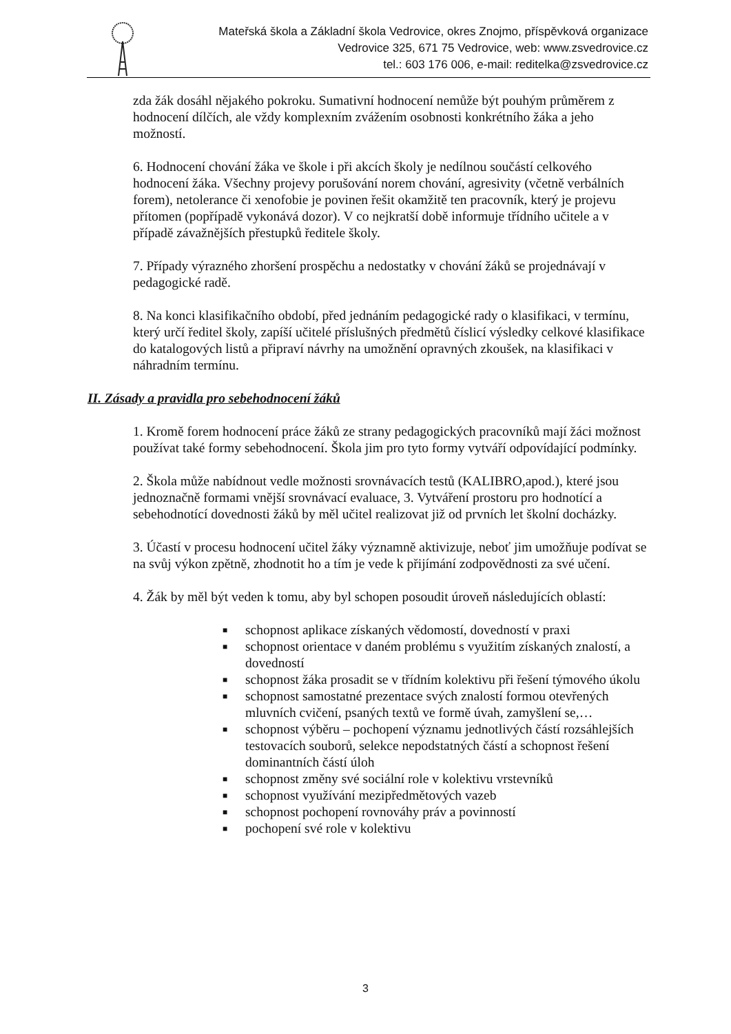Mateřská škola a Základní škola Vedrovice, okres Znojmo, příspěvková organizace
Vedrovice 325, 671 75 Vedrovice, web: www.zsvedrovice.cz
tel.: 603 176 006, e-mail: reditelka@zsvedrovice.cz
zda žák dosáhl nějakého pokroku. Sumativní hodnocení nemůže být pouhým průměrem z hodnocení dílčích, ale vždy komplexním zvážením osobnosti konkrétního žáka a jeho možností.
6. Hodnocení chování žáka ve škole i při akcích školy je nedílnou součástí celkového hodnocení žáka. Všechny projevy porušování norem chování, agresivity (včetně verbálních forem), netolerance či xenofobie je povinen řešit okamžitě ten pracovník, který je projevu přítomen (popřípadě vykonává dozor). V co nejkratší době informuje třídního učitele a v případě závažnějších přestupků ředitele školy.
7. Případy výrazného zhoršení prospěchu a nedostatky v chování žáků se projednávají v pedagogické radě.
8. Na konci klasifikačního období, před jednáním pedagogické rady o klasifikaci, v termínu, který určí ředitel školy, zapíší učitelé příslušných předmětů číslicí výsledky celkové klasifikace do katalogových listů a připraví návrhy na umožnění opravných zkoušek, na klasifikaci v náhradním termínu.
II. Zásady a pravidla pro sebehodnocení žáků
1. Kromě forem hodnocení práce žáků ze strany pedagogických pracovníků mají žáci možnost používat také formy sebehodnocení. Škola jim pro tyto formy vytváří odpovídající podmínky.
2. Škola může nabídnout vedle možnosti srovnávacích testů (KALIBRO,apod.), které jsou jednoznačně formami vnější srovnávací evaluace, 3. Vytváření prostoru pro hodnotící a sebehodnotící dovednosti žáků by měl učitel realizovat již od prvních let školní docházky.
3. Účastí v procesu hodnocení učitel žáky významně aktivizuje, neboť jim umožňuje podívat se na svůj výkon zpětně, zhodnotit ho a tím je vede k přijímání zodpovědnosti za své učení.
4. Žák by měl být veden k tomu, aby byl schopen posoudit úroveň následujících oblastí:
■ schopnost aplikace získaných vědomostí, dovedností v praxi
■ schopnost orientace v daném problému s využitím získaných znalostí, a dovedností
■ schopnost žáka prosadit se v třídním kolektivu při řešení týmového úkolu
■ schopnost samostatné prezentace svých znalostí formou otevřených mluvních cvičení, psaných textů ve formě úvah, zamyšlení se,…
■ schopnost výběru – pochopení významu jednotlivých částí rozsáhlejších testovacích souborů, selekce nepodstatných částí a schopnost řešení dominantních částí úloh
■ schopnost změny své sociální role v kolektivu vrstevníků
■ schopnost využívání mezipředmětových vazeb
■ schopnost pochopení rovnováhy práv a povinností
■ pochopení své role v kolektivu
3